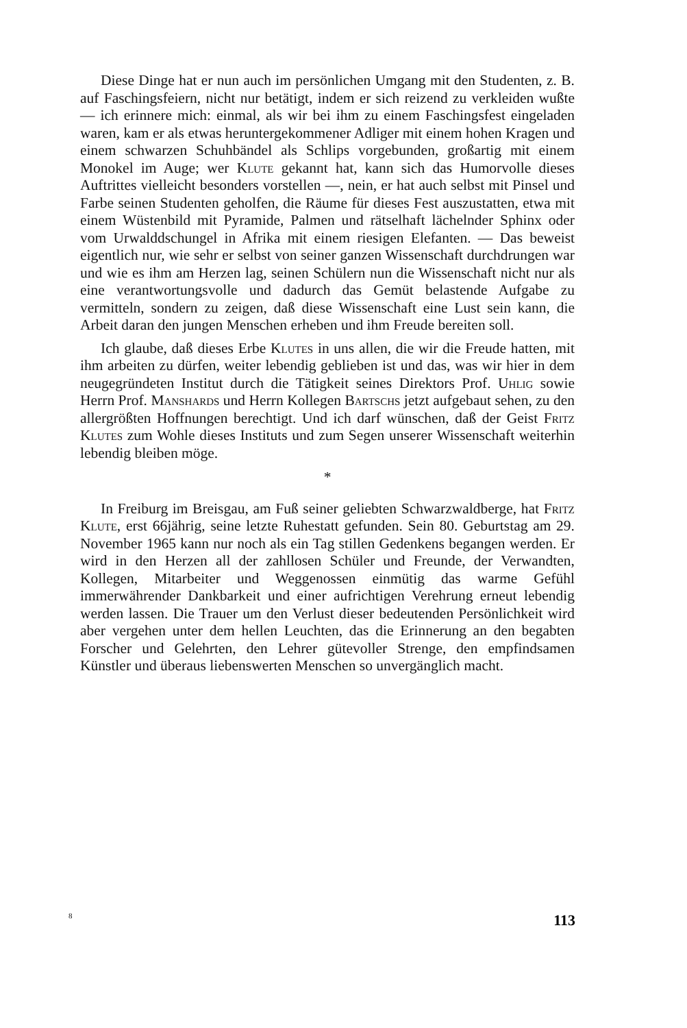Diese Dinge hat er nun auch im persönlichen Umgang mit den Studenten, z. B. auf Faschingsfeiern, nicht nur betätigt, indem er sich reizend zu verkleiden wußte — ich erinnere mich: einmal, als wir bei ihm zu einem Faschingsfest eingeladen waren, kam er als etwas heruntergekommener Adliger mit einem hohen Kragen und einem schwarzen Schuhbändel als Schlips vorgebunden, großartig mit einem Monokel im Auge; wer Klute gekannt hat, kann sich das Humorvolle dieses Auftrittes vielleicht besonders vorstellen —, nein, er hat auch selbst mit Pinsel und Farbe seinen Studenten geholfen, die Räume für dieses Fest auszustatten, etwa mit einem Wüstenbild mit Pyramide, Palmen und rätselhaft lächelnder Sphinx oder vom Urwalddschungel in Afrika mit einem riesigen Elefanten. — Das beweist eigentlich nur, wie sehr er selbst von seiner ganzen Wissenschaft durchdrungen war und wie es ihm am Herzen lag, seinen Schülern nun die Wissenschaft nicht nur als eine verantwortungsvolle und dadurch das Gemüt belastende Aufgabe zu vermitteln, sondern zu zeigen, daß diese Wissenschaft eine Lust sein kann, die Arbeit daran den jungen Menschen erheben und ihm Freude bereiten soll.
Ich glaube, daß dieses Erbe Klutes in uns allen, die wir die Freude hatten, mit ihm arbeiten zu dürfen, weiter lebendig geblieben ist und das, was wir hier in dem neugegründeten Institut durch die Tätigkeit seines Direktors Prof. Uhlig sowie Herrn Prof. Manshards und Herrn Kollegen Bartschs jetzt aufgebaut sehen, zu den allergrößten Hoffnungen berechtigt. Und ich darf wünschen, daß der Geist Fritz Klutes zum Wohle dieses Instituts und zum Segen unserer Wissenschaft weiterhin lebendig bleiben möge.
*
In Freiburg im Breisgau, am Fuß seiner geliebten Schwarzwaldberge, hat Fritz Klute, erst 66jährig, seine letzte Ruhestatt gefunden. Sein 80. Geburtstag am 29. November 1965 kann nur noch als ein Tag stillen Gedenkens begangen werden. Er wird in den Herzen all der zahllosen Schüler und Freunde, der Verwandten, Kollegen, Mitarbeiter und Weggenossen einmütig das warme Gefühl immerwährender Dankbarkeit und einer aufrichtigen Verehrung erneut lebendig werden lassen. Die Trauer um den Verlust dieser bedeutenden Persönlichkeit wird aber vergehen unter dem hellen Leuchten, das die Erinnerung an den begabten Forscher und Gelehrten, den Lehrer gütevoller Strenge, den empfindsamen Künstler und überaus liebenswerten Menschen so unvergänglich macht.
8 113